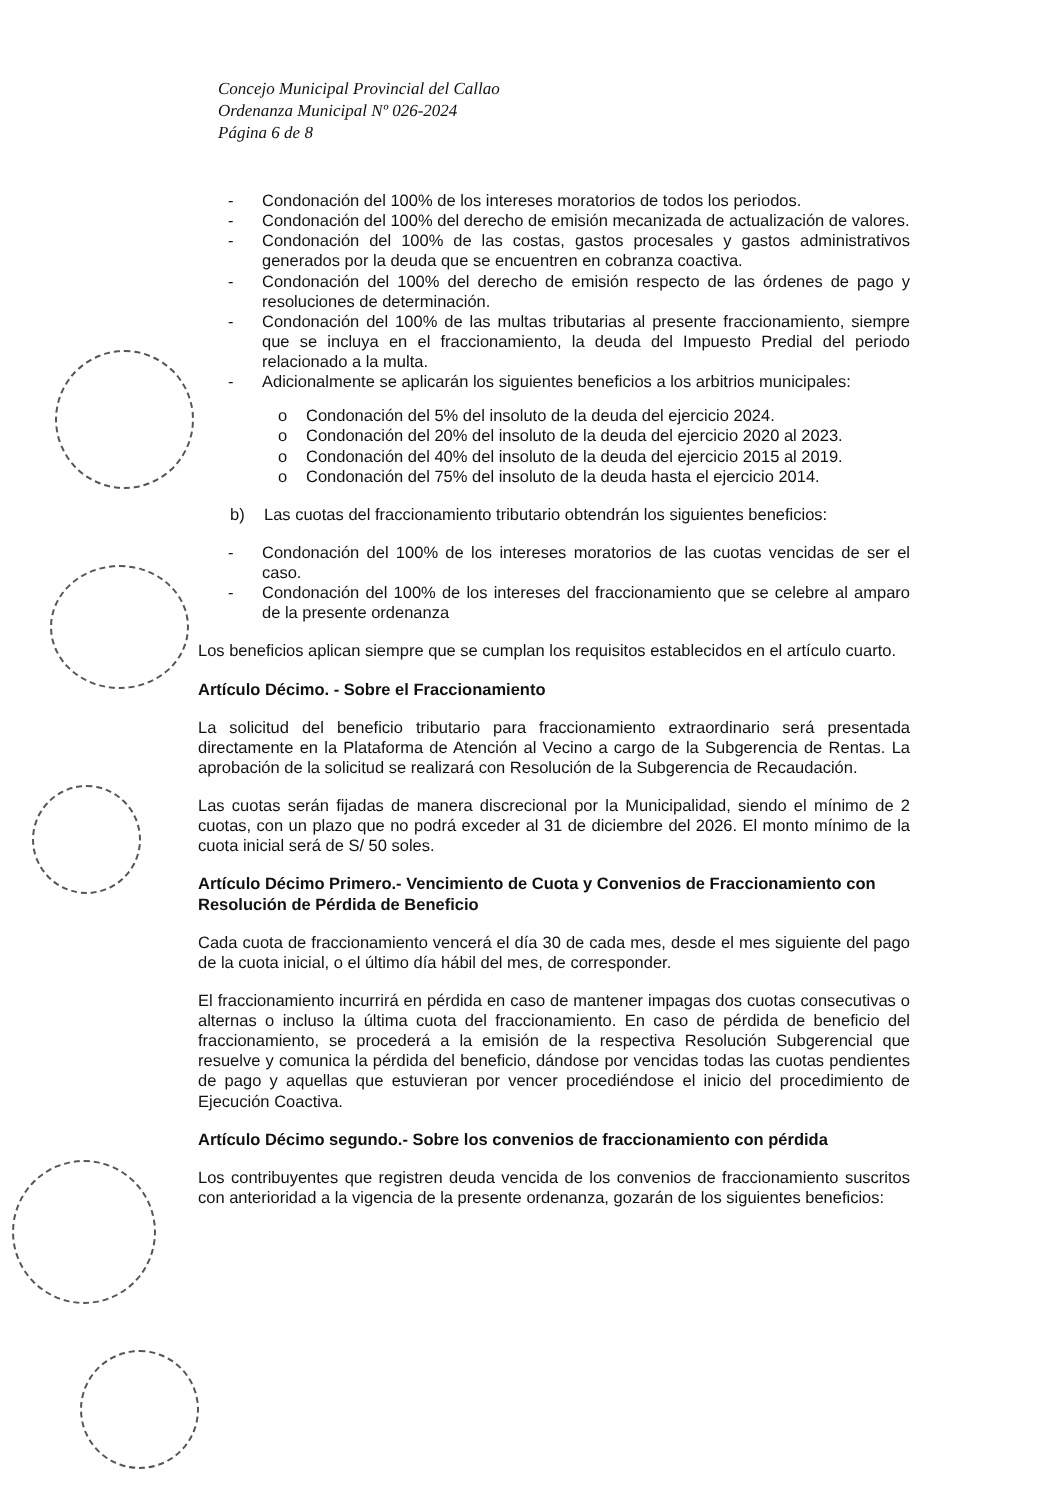Concejo Municipal Provincial del Callao
Ordenanza Municipal Nº 026-2024
Página 6 de 8
- Condonación del 100% de los intereses moratorios de todos los periodos.
- Condonación del 100% del derecho de emisión mecanizada de actualización de valores.
- Condonación del 100% de las costas, gastos procesales y gastos administrativos generados por la deuda que se encuentren en cobranza coactiva.
- Condonación del 100% del derecho de emisión respecto de las órdenes de pago y resoluciones de determinación.
- Condonación del 100% de las multas tributarias al presente fraccionamiento, siempre que se incluya en el fraccionamiento, la deuda del Impuesto Predial del periodo relacionado a la multa.
- Adicionalmente se aplicarán los siguientes beneficios a los arbitrios municipales:
o Condonación del 5% del insoluto de la deuda del ejercicio 2024.
o Condonación del 20% del insoluto de la deuda del ejercicio 2020 al 2023.
o Condonación del 40% del insoluto de la deuda del ejercicio 2015 al 2019.
o Condonación del 75% del insoluto de la deuda hasta el ejercicio 2014.
b) Las cuotas del fraccionamiento tributario obtendrán los siguientes beneficios:
- Condonación del 100% de los intereses moratorios de las cuotas vencidas de ser el caso.
- Condonación del 100% de los intereses del fraccionamiento que se celebre al amparo de la presente ordenanza
Los beneficios aplican siempre que se cumplan los requisitos establecidos en el artículo cuarto.
Artículo Décimo. - Sobre el Fraccionamiento
La solicitud del beneficio tributario para fraccionamiento extraordinario será presentada directamente en la Plataforma de Atención al Vecino a cargo de la Subgerencia de Rentas. La aprobación de la solicitud se realizará con Resolución de la Subgerencia de Recaudación.
Las cuotas serán fijadas de manera discrecional por la Municipalidad, siendo el mínimo de 2 cuotas, con un plazo que no podrá exceder al 31 de diciembre del 2026. El monto mínimo de la cuota inicial será de S/ 50 soles.
Artículo Décimo Primero.- Vencimiento de Cuota y Convenios de Fraccionamiento con Resolución de Pérdida de Beneficio
Cada cuota de fraccionamiento vencerá el día 30 de cada mes, desde el mes siguiente del pago de la cuota inicial, o el último día hábil del mes, de corresponder.
El fraccionamiento incurrirá en pérdida en caso de mantener impagas dos cuotas consecutivas o alternas o incluso la última cuota del fraccionamiento. En caso de pérdida de beneficio del fraccionamiento, se procederá a la emisión de la respectiva Resolución Subgerencial que resuelve y comunica la pérdida del beneficio, dándose por vencidas todas las cuotas pendientes de pago y aquellas que estuvieran por vencer procediéndose el inicio del procedimiento de Ejecución Coactiva.
Artículo Décimo segundo.- Sobre los convenios de fraccionamiento con pérdida
Los contribuyentes que registren deuda vencida de los convenios de fraccionamiento suscritos con anterioridad a la vigencia de la presente ordenanza, gozarán de los siguientes beneficios: